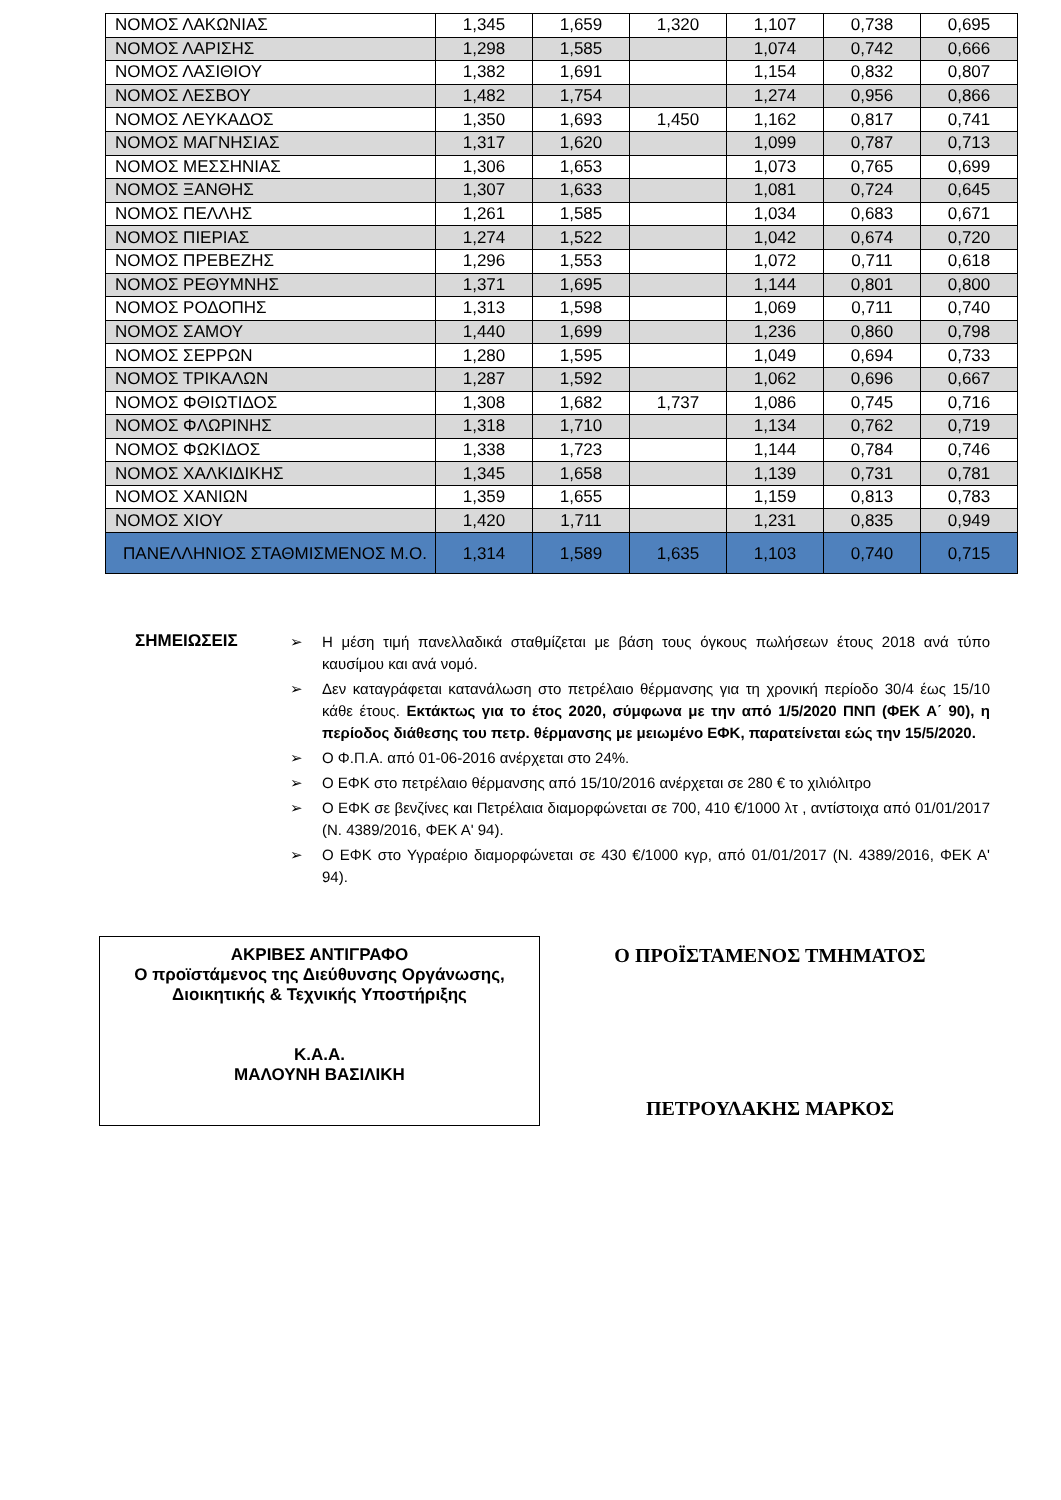| ΝΟΜΟΣ ΛΑΚΩΝΙΑΣ | 1,345 | 1,659 | 1,320 | 1,107 | 0,738 | 0,695 |
| ΝΟΜΟΣ ΛΑΡΙΣΗΣ | 1,298 | 1,585 | | 1,074 | 0,742 | 0,666 |
| ΝΟΜΟΣ ΛΑΣΙΘΙΟΥ | 1,382 | 1,691 | | 1,154 | 0,832 | 0,807 |
| ΝΟΜΟΣ ΛΕΣΒΟΥ | 1,482 | 1,754 | | 1,274 | 0,956 | 0,866 |
| ΝΟΜΟΣ ΛΕΥΚΑΔΟΣ | 1,350 | 1,693 | 1,450 | 1,162 | 0,817 | 0,741 |
| ΝΟΜΟΣ ΜΑΓΝΗΣΙΑΣ | 1,317 | 1,620 | | 1,099 | 0,787 | 0,713 |
| ΝΟΜΟΣ ΜΕΣΣΗΝΙΑΣ | 1,306 | 1,653 | | 1,073 | 0,765 | 0,699 |
| ΝΟΜΟΣ ΞΑΝΘΗΣ | 1,307 | 1,633 | | 1,081 | 0,724 | 0,645 |
| ΝΟΜΟΣ ΠΕΛΛΗΣ | 1,261 | 1,585 | | 1,034 | 0,683 | 0,671 |
| ΝΟΜΟΣ ΠΙΕΡΙΑΣ | 1,274 | 1,522 | | 1,042 | 0,674 | 0,720 |
| ΝΟΜΟΣ ΠΡΕΒΕΖΗΣ | 1,296 | 1,553 | | 1,072 | 0,711 | 0,618 |
| ΝΟΜΟΣ ΡΕΘΥΜΝΗΣ | 1,371 | 1,695 | | 1,144 | 0,801 | 0,800 |
| ΝΟΜΟΣ ΡΟΔΟΠΗΣ | 1,313 | 1,598 | | 1,069 | 0,711 | 0,740 |
| ΝΟΜΟΣ ΣΑΜΟΥ | 1,440 | 1,699 | | 1,236 | 0,860 | 0,798 |
| ΝΟΜΟΣ ΣΕΡΡΩΝ | 1,280 | 1,595 | | 1,049 | 0,694 | 0,733 |
| ΝΟΜΟΣ ΤΡΙΚΑΛΩΝ | 1,287 | 1,592 | | 1,062 | 0,696 | 0,667 |
| ΝΟΜΟΣ ΦΘΙΩΤΙΔΟΣ | 1,308 | 1,682 | 1,737 | 1,086 | 0,745 | 0,716 |
| ΝΟΜΟΣ ΦΛΩΡΙΝΗΣ | 1,318 | 1,710 | | 1,134 | 0,762 | 0,719 |
| ΝΟΜΟΣ ΦΩΚΙΔΟΣ | 1,338 | 1,723 | | 1,144 | 0,784 | 0,746 |
| ΝΟΜΟΣ ΧΑΛΚΙΔΙΚΗΣ | 1,345 | 1,658 | | 1,139 | 0,731 | 0,781 |
| ΝΟΜΟΣ ΧΑΝΙΩΝ | 1,359 | 1,655 | | 1,159 | 0,813 | 0,783 |
| ΝΟΜΟΣ ΧΙΟΥ | 1,420 | 1,711 | | 1,231 | 0,835 | 0,949 |
| ΠΑΝΕΛΛΗΝΙΟΣ ΣΤΑΘΜΙΣΜΕΝΟΣ Μ.Ο. | 1,314 | 1,589 | 1,635 | 1,103 | 0,740 | 0,715 |
ΣΗΜΕΙΩΣΕΙΣ
➢ Η μέση τιμή πανελλαδικά σταθμίζεται με βάση τους όγκους πωλήσεων έτους 2018 ανά τύπο καυσίμου και ανά νομό.
➢ Δεν καταγράφεται κατανάλωση στο πετρέλαιο θέρμανσης για τη χρονική περίοδο 30/4 έως 15/10 κάθε έτους. Εκτάκτως για το έτος 2020, σύμφωνα με την από 1/5/2020 ΠΝΠ (ΦΕΚ Α΄ 90), η περίοδος διάθεσης του πετρ. θέρμανσης με μειωμένο ΕΦΚ, παρατείνεται εώς την 15/5/2020.
➢ Ο Φ.Π.Α. από 01-06-2016 ανέρχεται στο 24%.
➢ Ο ΕΦΚ στο πετρέλαιο θέρμανσης από 15/10/2016 ανέρχεται σε 280 € το χιλιόλιτρο
➢ Ο ΕΦΚ σε βενζίνες και Πετρέλαια διαμορφώνεται σε 700, 410 €/1000 λτ , αντίστοιχα από 01/01/2017 (Ν. 4389/2016, ΦΕΚ Α' 94).
➢ Ο ΕΦΚ στο Υγραέριο διαμορφώνεται σε 430 €/1000 κγρ, από 01/01/2017 (Ν. 4389/2016, ΦΕΚ Α' 94).
ΑΚΡΙΒΕΣ ΑΝΤΙΓΡΑΦΟ
Ο προϊστάμενος της Διεύθυνσης Οργάνωσης,
Διοικητικής & Τεχνικής Υποστήριξης
Κ.Α.Α.
ΜΑΛΟΥΝΗ ΒΑΣΙΛΙΚΗ
Ο ΠΡΟΪΣΤΑΜΕΝΟΣ ΤΜΗΜΑΤΟΣ
ΠΕΤΡΟΥΛΑΚΗΣ ΜΑΡΚΟΣ